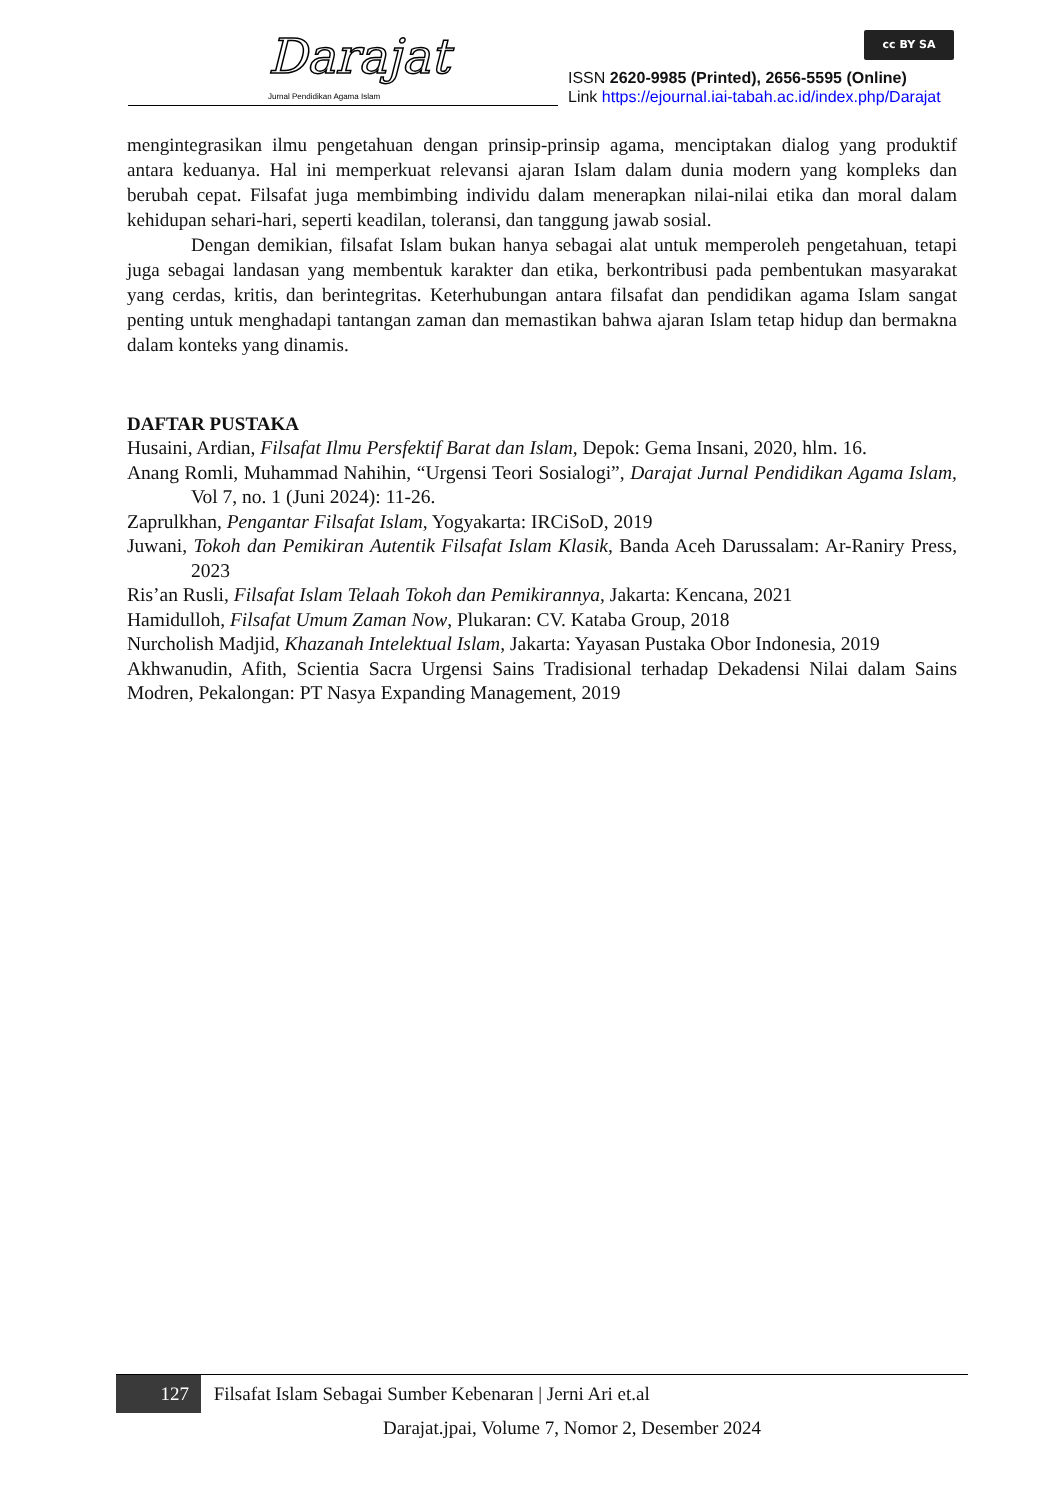Darajat
Jurnal Pendidikan Agama Islam
cc BY SA
ISSN 2620-9985 (Printed), 2656-5595 (Online)
Link https://ejournal.iai-tabah.ac.id/index.php/Darajat
mengintegrasikan ilmu pengetahuan dengan prinsip-prinsip agama, menciptakan dialog yang produktif antara keduanya. Hal ini memperkuat relevansi ajaran Islam dalam dunia modern yang kompleks dan berubah cepat. Filsafat juga membimbing individu dalam menerapkan nilai-nilai etika dan moral dalam kehidupan sehari-hari, seperti keadilan, toleransi, dan tanggung jawab sosial.
Dengan demikian, filsafat Islam bukan hanya sebagai alat untuk memperoleh pengetahuan, tetapi juga sebagai landasan yang membentuk karakter dan etika, berkontribusi pada pembentukan masyarakat yang cerdas, kritis, dan berintegritas. Keterhubungan antara filsafat dan pendidikan agama Islam sangat penting untuk menghadapi tantangan zaman dan memastikan bahwa ajaran Islam tetap hidup dan bermakna dalam konteks yang dinamis.
DAFTAR PUSTAKA
Husaini, Ardian, Filsafat Ilmu Persfektif Barat dan Islam, Depok: Gema Insani, 2020, hlm. 16.
Anang Romli, Muhammad Nahihin, “Urgensi Teori Sosialogi”, Darajat Jurnal Pendidikan Agama Islam, Vol 7, no. 1 (Juni 2024): 11-26.
Zaprulkhan, Pengantar Filsafat Islam, Yogyakarta: IRCiSoD, 2019
Juwani, Tokoh dan Pemikiran Autentik Filsafat Islam Klasik, Banda Aceh Darussalam: Ar-Raniry Press, 2023
Ris’an Rusli, Filsafat Islam Telaah Tokoh dan Pemikirannya, Jakarta: Kencana, 2021
Hamidulloh, Filsafat Umum Zaman Now, Plukaran: CV. Kataba Group, 2018
Nurcholish Madjid, Khazanah Intelektual Islam, Jakarta: Yayasan Pustaka Obor Indonesia, 2019
Akhwanudin, Afith, Scientia Sacra Urgensi Sains Tradisional terhadap Dekadensi Nilai dalam Sains Modren, Pekalongan: PT Nasya Expanding Management, 2019
127 Filsafat Islam Sebagai Sumber Kebenaran | Jerni Ari et.al
Darajat.jpai, Volume 7, Nomor 2, Desember 2024